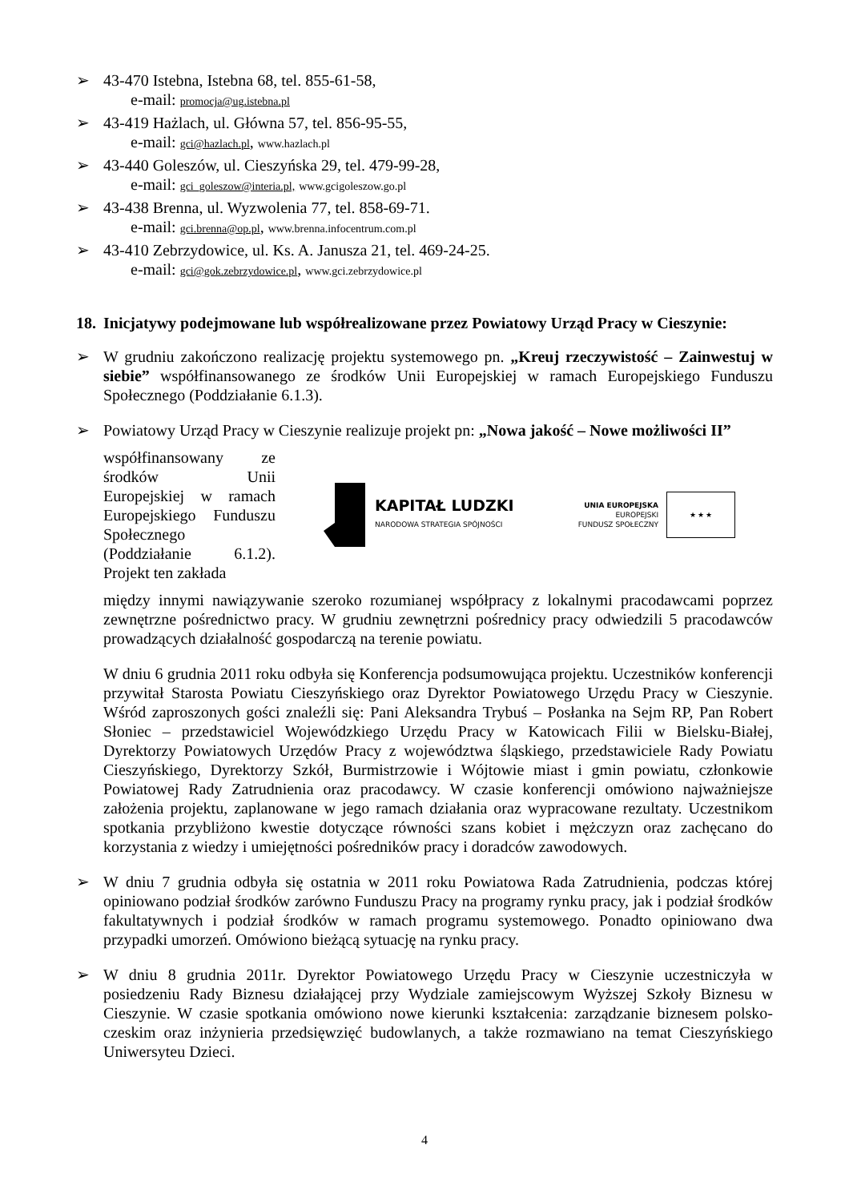➢ 43-470 Istebna, Istebna 68, tel. 855-61-58,
e-mail: promocja@ug.istebna.pl
➢ 43-419 Hażlach, ul. Główna 57, tel. 856-95-55,
e-mail: gci@hazlach.pl, www.hazlach.pl
➢ 43-440 Goleszów, ul. Cieszyńska 29, tel. 479-99-28,
e-mail: gci_goleszow@interia.pl, www.gcigoleszow.go.pl
➢ 43-438 Brenna, ul. Wyzwolenia 77, tel. 858-69-71.
e-mail: gci.brenna@op.pl, www.brenna.infocentrum.com.pl
➢ 43-410 Zebrzydowice, ul. Ks. A. Janusza 21, tel. 469-24-25.
e-mail: gci@gok.zebrzydowice.pl, www.gci.zebrzydowice.pl
18. Inicjatywy podejmowane lub współrealizowane przez Powiatowy Urząd Pracy w Cieszynie:
➢ W grudniu zakończono realizację projektu systemowego pn. „Kreuj rzeczywistość – Zainwestuj w siebie” współfinansowanego ze środków Unii Europejskiej w ramach Europejskiego Funduszu Społecznego (Poddziałanie 6.1.3).
➢ Powiatowy Urząd Pracy w Cieszynie realizuje projekt pn: „Nowa jakość – Nowe możliwości II”
współfinansowany ze środków Unii Europejskiej w ramach Europejskiego Funduszu Społecznego (Poddziałanie 6.1.2). Projekt ten zakłada
KAPITAŁ LUDZKI
NARODOWA STRATEGIA SPÓJNOŚCI
UNIA EUROPEJSKA
EUROPEJSKI
FUNDUSZ SPOŁECZNY
★ ★ ★
między innymi nawiązywanie szeroko rozumianej współpracy z lokalnymi pracodawcami poprzez zewnętrzne pośrednictwo pracy. W grudniu zewnętrzni pośrednicy pracy odwiedzili 5 pracodawców prowadzących działalność gospodarczą na terenie powiatu.
W dniu 6 grudnia 2011 roku odbyła się Konferencja podsumowująca projektu. Uczestników konferencji przywitał Starosta Powiatu Cieszyńskiego oraz Dyrektor Powiatowego Urzędu Pracy w Cieszynie. Wśród zaproszonych gości znaleźli się: Pani Aleksandra Trybuś – Posłanka na Sejm RP, Pan Robert Słoniec – przedstawiciel Wojewódzkiego Urzędu Pracy w Katowicach Filii w Bielsku-Białej, Dyrektorzy Powiatowych Urzędów Pracy z województwa śląskiego, przedstawiciele Rady Powiatu Cieszyńskiego, Dyrektorzy Szkół, Burmistrzowie i Wójtowie miast i gmin powiatu, członkowie Powiatowej Rady Zatrudnienia oraz pracodawcy. W czasie konferencji omówiono najważniejsze założenia projektu, zaplanowane w jego ramach działania oraz wypracowane rezultaty. Uczestnikom spotkania przybliżono kwestie dotyczące równości szans kobiet i mężczyzn oraz zachęcano do korzystania z wiedzy i umiejętności pośredników pracy i doradców zawodowych.
➢ W dniu 7 grudnia odbyła się ostatnia w 2011 roku Powiatowa Rada Zatrudnienia, podczas której opiniowano podział środków zarówno Funduszu Pracy na programy rynku pracy, jak i podział środków fakultatywnych i podział środków w ramach programu systemowego. Ponadto opiniowano dwa przypadki umorzeń. Omówiono bieżącą sytuację na rynku pracy.
➢ W dniu 8 grudnia 2011r. Dyrektor Powiatowego Urzędu Pracy w Cieszynie uczestniczyła w posiedzeniu Rady Biznesu działającej przy Wydziale zamiejscowym Wyższej Szkoły Biznesu w Cieszynie. W czasie spotkania omówiono nowe kierunki kształcenia: zarządzanie biznesem polsko-czeskim oraz inżynieria przedsięwzięć budowlanych, a także rozmawiano na temat Cieszyńskiego Uniwersyteu Dzieci.
4